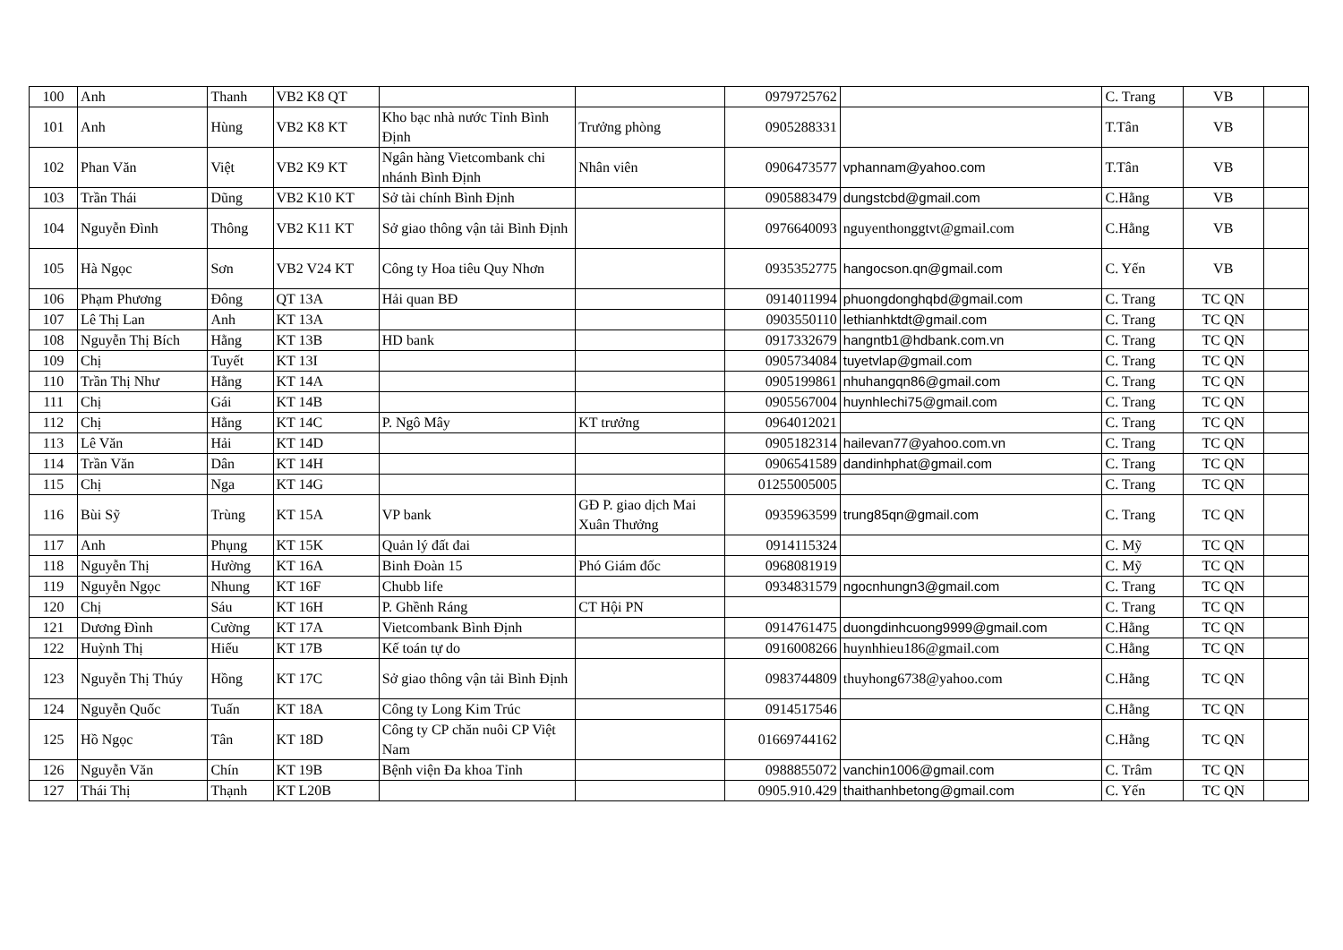| 100 | Anh | Thanh | VB2 K8 QT | | | 0979725762 | | C. Trang | VB | |
| 101 | Anh | Hùng | VB2 K8 KT | Kho bạc nhà nước Tỉnh Bình Định | Trưởng phòng | 0905288331 | | T.Tân | VB | |
| 102 | Phan Văn | Việt | VB2 K9 KT | Ngân hàng Vietcombank chi nhánh Bình Định | Nhân viên | 0906473577 | vphannam@yahoo.com | T.Tân | VB | |
| 103 | Trần Thái | Dũng | VB2 K10 KT | Sở tài chính Bình Định | | 0905883479 | dungstcbd@gmail.com | C.Hằng | VB | |
| 104 | Nguyễn Đình | Thông | VB2 K11 KT | Sở giao thông vận tải Bình Định | | 0976640093 | nguyenthonggtvt@gmail.com | C.Hằng | VB | |
| 105 | Hà Ngọc | Sơn | VB2 V24 KT | Công ty Hoa tiêu Quy Nhơn | | 0935352775 | hangocson.qn@gmail.com | C. Yến | VB | |
| 106 | Phạm Phương | Đông | QT 13A | Hải quan BĐ | | 0914011994 | phuongdonghqbd@gmail.com | C. Trang | TC QN | |
| 107 | Lê Thị Lan | Anh | KT 13A | | | 0903550110 | lethianhktdt@gmail.com | C. Trang | TC QN | |
| 108 | Nguyễn Thị Bích | Hằng | KT 13B | HD bank | | 0917332679 | hangntb1@hdbank.com.vn | C. Trang | TC QN | |
| 109 | Chị | Tuyết | KT 13I | | | 0905734084 | tuyetvlap@gmail.com | C. Trang | TC QN | |
| 110 | Trần Thị Như | Hằng | KT 14A | | | 0905199861 | nhuhangqn86@gmail.com | C. Trang | TC QN | |
| 111 | Chị | Gái | KT 14B | | | 0905567004 | huynhlechi75@gmail.com | C. Trang | TC QN | |
| 112 | Chị | Hằng | KT 14C | P. Ngô Mây | KT trưởng | 0964012021 | | C. Trang | TC QN | |
| 113 | Lê Văn | Hải | KT 14D | | | 0905182314 | hailevan77@yahoo.com.vn | C. Trang | TC QN | |
| 114 | Trần Văn | Dân | KT 14H | | | 0906541589 | dandinhphat@gmail.com | C. Trang | TC QN | |
| 115 | Chị | Nga | KT 14G | | | 01255005005 | | C. Trang | TC QN | |
| 116 | Bùi Sỹ | Trùng | KT 15A | VP bank | GĐ P. giao dịch Mai Xuân Thưởng | 0935963599 | trung85qn@gmail.com | C. Trang | TC QN | |
| 117 | Anh | Phụng | KT 15K | Quản lý đất đai | | 0914115324 | | C. Mỹ | TC QN | |
| 118 | Nguyễn Thị | Hường | KT 16A | Binh Đoàn 15 | Phó Giám đốc | 0968081919 | | C. Mỹ | TC QN | |
| 119 | Nguyễn Ngọc | Nhung | KT 16F | Chubb life | | 0934831579 | ngocnhungn3@gmail.com | C. Trang | TC QN | |
| 120 | Chị | Sáu | KT 16H | P. Ghềnh Ráng | CT Hội PN | | | C. Trang | TC QN | |
| 121 | Dương Đình | Cường | KT 17A | Vietcombank Bình Định | | 0914761475 | duongdinhcuong9999@gmail.com | C.Hằng | TC QN | |
| 122 | Huỳnh Thị | Hiếu | KT 17B | Kế toán tự do | | 0916008266 | huynhhieu186@gmail.com | C.Hằng | TC QN | |
| 123 | Nguyễn Thị Thúy | Hồng | KT 17C | Sở giao thông vận tải Bình Định | | 0983744809 | thuyhong6738@yahoo.com | C.Hằng | TC QN | |
| 124 | Nguyễn Quốc | Tuấn | KT 18A | Công ty Long Kim Trúc | | 0914517546 | | C.Hằng | TC QN | |
| 125 | Hồ Ngọc | Tân | KT 18D | Công ty CP chăn nuôi CP Việt Nam | | 01669744162 | | C.Hằng | TC QN | |
| 126 | Nguyễn Văn | Chín | KT 19B | Bệnh viện Đa khoa Tỉnh | | 0988855072 | vanchin1006@gmail.com | C. Trâm | TC QN | |
| 127 | Thái Thị | Thạnh | KT L20B | | | 0905.910.429 | thaithanhbetong@gmail.com | C. Yến | TC QN | |